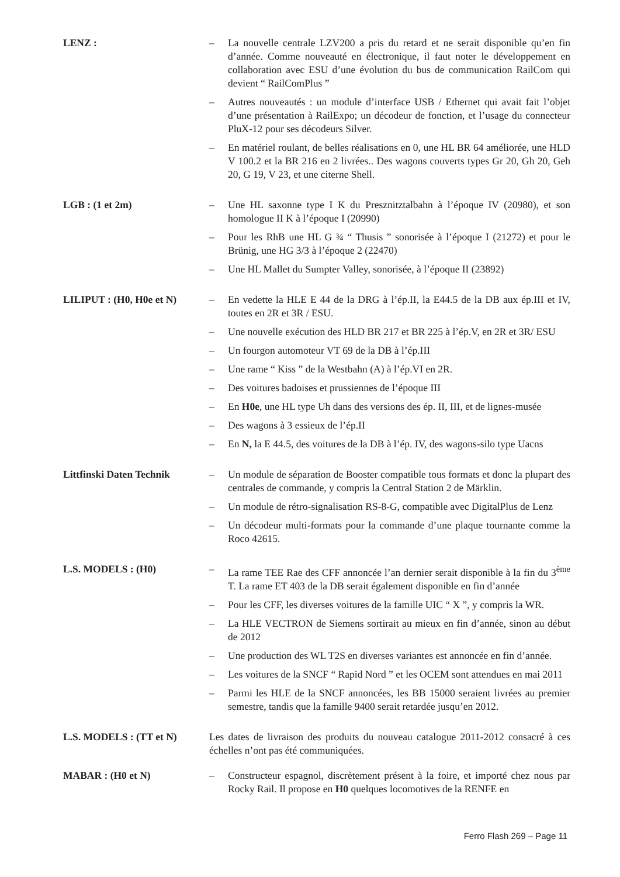LENZ : – La nouvelle centrale LZV200 a pris du retard et ne serait disponible qu’en fin d’année. Comme nouveauté en électronique, il faut noter le développement en collaboration avec ESU d’une évolution du bus de communication RailCom qui devient “ RailComPlus ”
– Autres nouveautés : un module d’interface USB / Ethernet qui avait fait l’objet d’une présentation à RailExpo; un décodeur de fonction, et l’usage du connecteur PluX-12 pour ses décodeurs Silver.
– En matériel roulant, de belles réalisations en 0, une HL BR 64 améliorée, une HLD V 100.2 et la BR 216 en 2 livrées.. Des wagons couverts types Gr 20, Gh 20, Geh 20, G 19, V 23, et une citerne Shell.
LGB : (1 et 2m) – Une HL saxonne type I K du Presznitztalbahn à l’époque IV (20980), et son homologue II K à l’époque I (20990)
– Pour les RhB une HL G ¾ “ Thusis ” sonorisée à l’époque I (21272) et pour le Brünig, une HG 3/3 à l’époque 2 (22470)
– Une HL Mallet du Sumpter Valley, sonorisée, à l’époque II (23892)
LILIPUT : (H0, H0e et N)
– En vedette la HLE E 44 de la DRG à l’ép.II, la E44.5 de la DB aux ép.III et IV, toutes en 2R et 3R / ESU.
– Une nouvelle exécution des HLD BR 217 et BR 225 à l’ép.V, en 2R et 3R/ ESU
– Un fourgon automoteur VT 69 de la DB à l’ép.III
– Une rame “ Kiss ” de la Westbahn (A) à l’ép.VI en 2R.
– Des voitures badoises et prussiennes de l’époque III
– En H0e, une HL type Uh dans des versions des ép. II, III, et de lignes-musée
– Des wagons à 3 essieux de l’ép.II
– En N, la E 44.5, des voitures de la DB à l’ép. IV, des wagons-silo type Uacns
Littfinski Daten Technik
– Un module de séparation de Booster compatible tous formats et donc la plupart des centrales de commande, y compris la Central Station 2 de Märklin.
– Un module de rétro-signalisation RS-8-G, compatible avec DigitalPlus de Lenz
– Un décodeur multi-formats pour la commande d’une plaque tournante comme la Roco 42615.
L.S. MODELS : (H0) – La rame TEE Rae des CFF annoncée l’an dernier serait disponible à la fin du 3<sup>ème</sup> T. La rame ET 403 de la DB serait également disponible en fin d’année
– Pour les CFF, les diverses voitures de la famille UIC “ X ”, y compris la WR.
– La HLE VECTRON de Siemens sortirait au mieux en fin d’année, sinon au début de 2012
– Une production des WL T2S en diverses variantes est annoncée en fin d’année.
– Les voitures de la SNCF “ Rapid Nord ” et les OCEM sont attendues en mai 2011
– Parmi les HLE de la SNCF annoncées, les BB 15000 seraient livrées au premier semestre, tandis que la famille 9400 serait retardée jusqu’en 2012.
L.S. MODELS : (TT et N) Les dates de livraison des produits du nouveau catalogue 2011-2012 consacré à ces échelles n’ont pas été communiquées.
MABAR : (H0 et N) – Constructeur espagnol, discrètement présent à la foire, et importé chez nous par Rocky Rail. Il propose en H0 quelques locomotives de la RENFE en
Ferro Flash 269 – Page 11